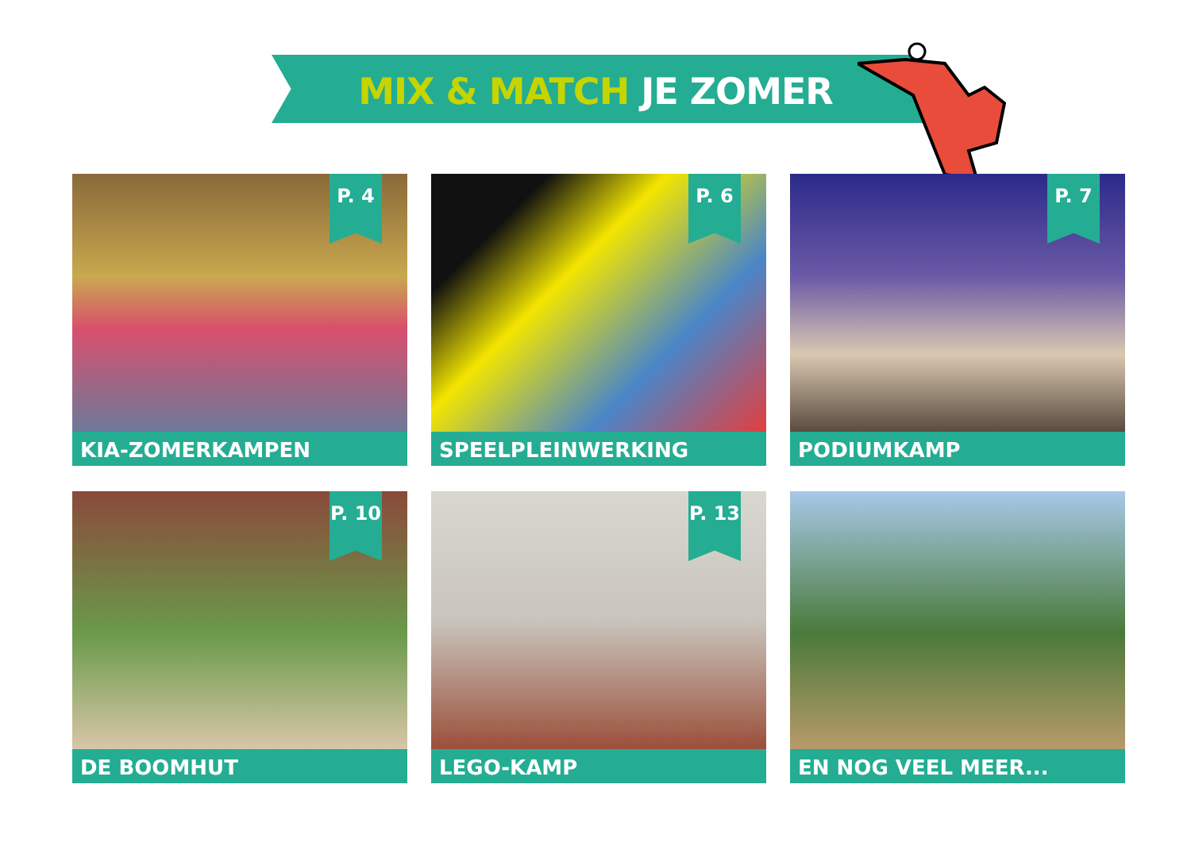MIX & MATCH JE ZOMER
P. 4
KIA-ZOMERKAMPEN
P. 6
SPEELPLEINWERKING
P. 7
PODIUMKAMP
P. 10
DE BOOMHUT
P. 13
LEGO-KAMP
EN NOG VEEL MEER...